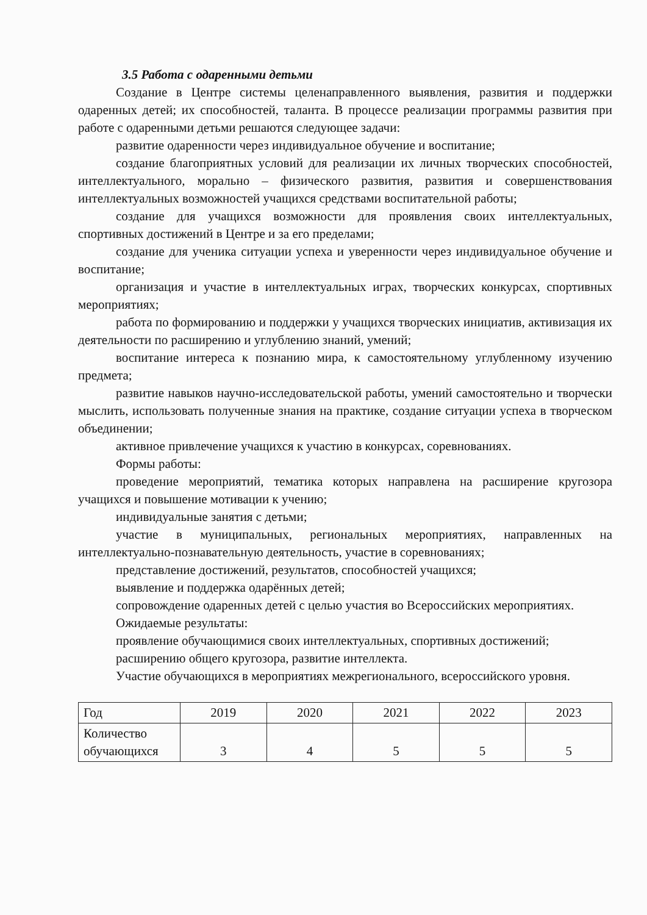3.5 Работа с одаренными детьми
Создание в Центре системы целенаправленного выявления, развития и поддержки одаренных детей; их способностей, таланта. В процессе реализации программы развития при работе с одаренными детьми решаются следующее задачи:
развитие одаренности через индивидуальное обучение и воспитание;
создание благоприятных условий для реализации их личных творческих способностей, интеллектуального, морально – физического развития, развития и совершенствования интеллектуальных возможностей учащихся средствами воспитательной работы;
создание для учащихся возможности для проявления своих интеллектуальных, спортивных достижений в Центре и за его пределами;
создание для ученика ситуации успеха и уверенности через индивидуальное обучение и воспитание;
организация и участие в интеллектуальных играх, творческих конкурсах, спортивных мероприятиях;
работа по формированию и поддержки у учащихся творческих инициатив, активизация их деятельности по расширению и углублению знаний, умений;
воспитание интереса к познанию мира, к самостоятельному углубленному изучению предмета;
развитие навыков научно-исследовательской работы, умений самостоятельно и творчески мыслить, использовать полученные знания на практике, создание ситуации успеха в творческом объединении;
активное привлечение учащихся к участию в конкурсах, соревнованиях.
Формы работы:
проведение мероприятий, тематика которых направлена на расширение кругозора учащихся и повышение мотивации к учению;
индивидуальные занятия с детьми;
участие в муниципальных, региональных мероприятиях, направленных на интеллектуально-познавательную деятельность, участие в соревнованиях;
представление достижений, результатов, способностей учащихся;
выявление и поддержка одарённых детей;
сопровождение одаренных детей с целью участия во Всероссийских мероприятиях.
Ожидаемые результаты:
проявление обучающимися своих интеллектуальных, спортивных достижений;
расширению общего кругозора, развитие интеллекта.
Участие обучающихся в мероприятиях межрегионального, всероссийского уровня.
| Год | 2019 | 2020 | 2021 | 2022 | 2023 |
| Количество обучающихся | 3 | 4 | 5 | 5 | 5 |